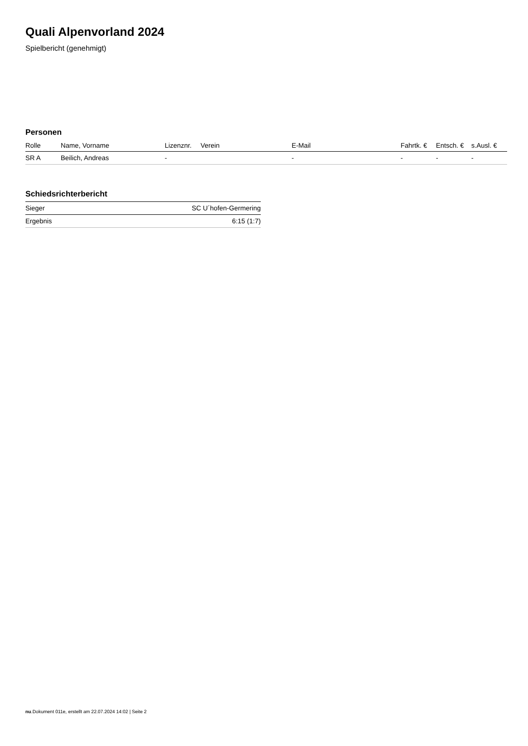Quali Alpenvorland 2024
Spielbericht (genehmigt)
Personen
| Rolle | Name, Vorname | Lizenznr. | Verein | E-Mail | Fahrtk. € | Entsch. € | s.Ausl. € |
| --- | --- | --- | --- | --- | --- | --- | --- |
| SR A | Beilich, Andreas | - | | - | - | - | - |
Schiedsrichterbericht
| Sieger | SC U´hofen-Germering |
| Ergebnis | 6:15 (1:7) |
nu.Dokument 011e, erstellt am 22.07.2024 14:02 | Seite 2